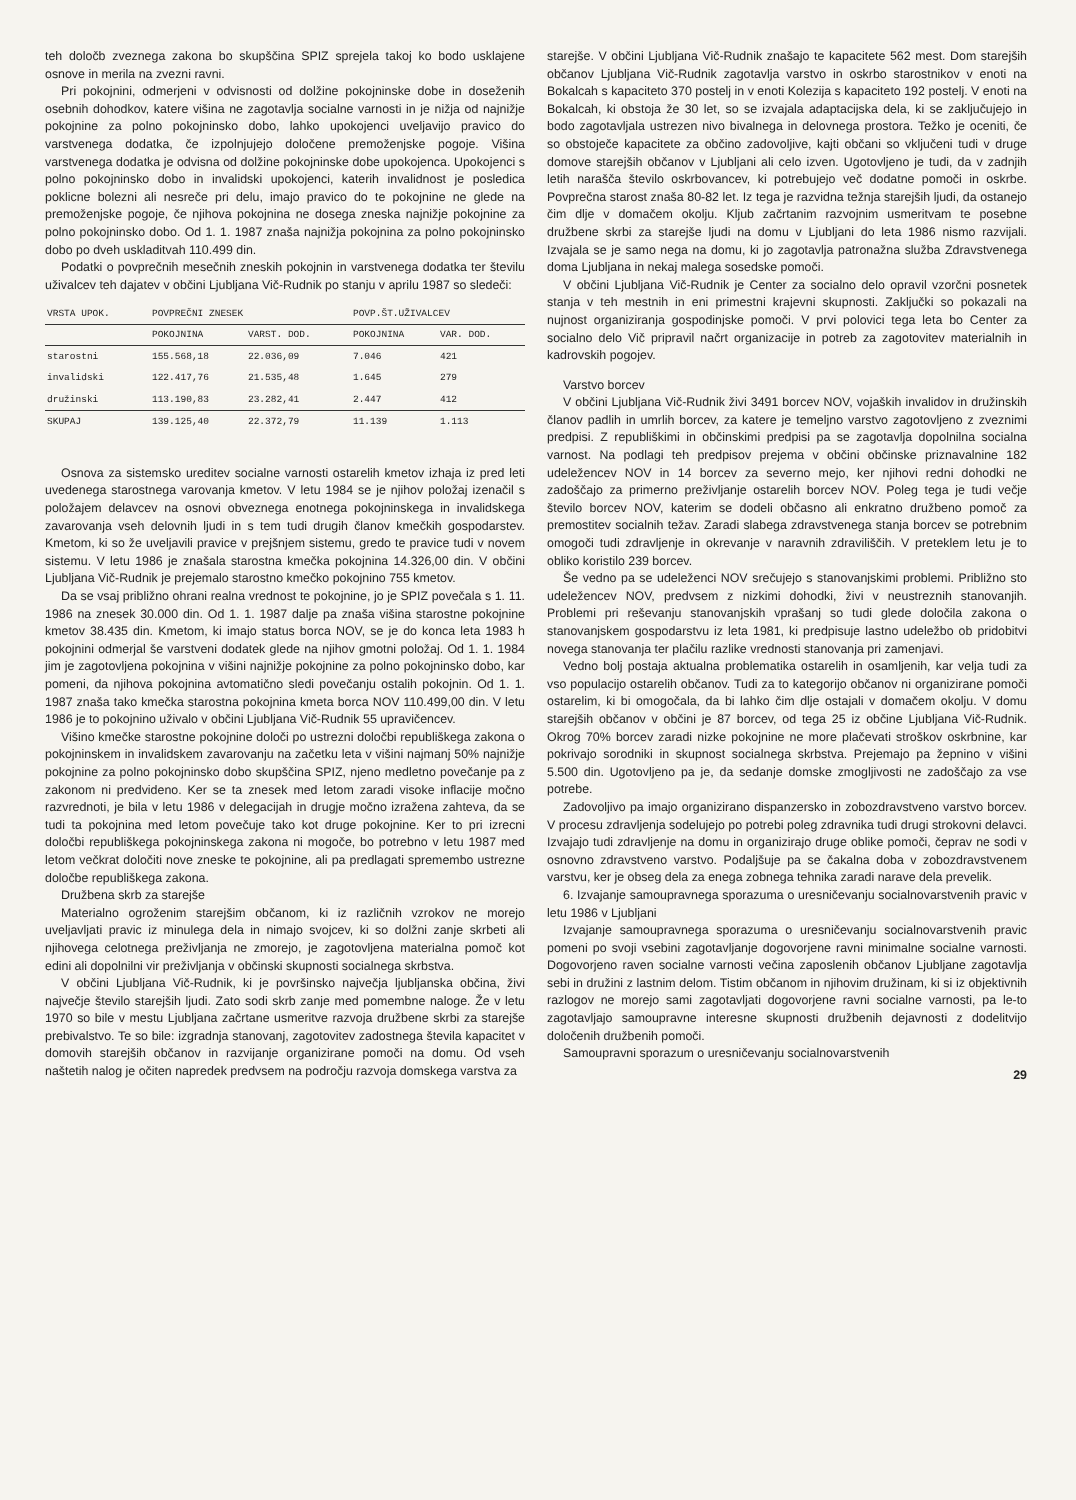teh določb zveznega zakona bo skupščina SPIZ sprejela takoj ko bodo usklajene osnove in merila na zvezni ravni.
Pri pokojnini, odmerjeni v odvisnosti od dolžine pokojninske dobe in doseženih osebnih dohodkov, katere višina ne zagotavlja socialne varnosti in je nižja od najnižje pokojnine za polno pokojninsko dobo, lahko upokojenci uveljavijo pravico do varstvenega dodatka, če izpolnjujejo določene premoženjske pogoje. Višina varstvenega dodatka je odvisna od dolžine pokojninske dobe upokojenca. Upokojenci s polno pokojninsko dobo in invalidski upokojenci, katerih invalidnost je posledica poklicne bolezni ali nesreče pri delu, imajo pravico do te pokojnine ne glede na premoženjske pogoje, če njihova pokojnina ne dosega zneska najnižje pokojnine za polno pokojninsko dobo. Od 1. 1. 1987 znaša najnižja pokojnina za polno pokojninsko dobo po dveh uskladitvah 110.499 din.
Podatki o povprečnih mesečnih zneskih pokojnin in varstvenega dodatka ter številu uživalcev teh dajatev v občini Ljubljana Vič-Rudnik po stanju v aprilu 1987 so sledeči:
| VRSTA UPOK. | POVPREČNI ZNESEK | | POVP.ŠT.UŽIVALCEV | |
| --- | --- | --- | --- | --- |
| | POKOJNINA | VARST. DOD. | POKOJNINA | VAR. DOD. |
| starostni | 155.568,18 | 22.036,09 | 7.046 | 421 |
| invalidski | 122.417,76 | 21.535,48 | 1.645 | 279 |
| družinski | 113.190,83 | 23.282,41 | 2.447 | 412 |
| SKUPAJ | 139.125,40 | 22.372,79 | 11.139 | 1.113 |
Osnova za sistemsko ureditev socialne varnosti ostarelih kmetov izhaja iz pred leti uvedenega starostnega varovanja kmetov. V letu 1984 se je njihov položaj izenačil s položajem delavcev na osnovi obveznega enotnega pokojninskega in invalidskega zavarovanja vseh delovnih ljudi in s tem tudi drugih članov kmečkih gospodarstev. Kmetom, ki so že uveljavili pravice v prejšnjem sistemu, gredo te pravice tudi v novem sistemu. V letu 1986 je znašala starostna kmečka pokojnina 14.326,00 din. V občini Ljubljana Vič-Rudnik je prejemalo starostno kmečko pokojnino 755 kmetov.
Da se vsaj približno ohrani realna vrednost te pokojnine, jo je SPIZ povečala s 1. 11. 1986 na znesek 30.000 din. Od 1. 1. 1987 dalje pa znaša višina starostne pokojnine kmetov 38.435 din. Kmetom, ki imajo status borca NOV, se je do konca leta 1983 h pokojnini odmerjal še varstveni dodatek glede na njihov gmotni položaj. Od 1. 1. 1984 jim je zagotovljena pokojnina v višini najnižje pokojnine za polno pokojninsko dobo, kar pomeni, da njihova pokojnina avtomatično sledi povečanju ostalih pokojnin. Od 1. 1. 1987 znaša tako kmečka starostna pokojnina kmeta borca NOV 110.499,00 din. V letu 1986 je to pokojnino uživalo v občini Ljubljana Vič-Rudnik 55 upravičencev.
Višino kmečke starostne pokojnine določi po ustrezni določbi republiškega zakona o pokojninskem in invalidskem zavarovanju na začetku leta v višini najmanj 50% najnižje pokojnine za polno pokojninsko dobo skupščina SPIZ, njeno medletno povečanje pa z zakonom ni predvideno. Ker se ta znesek med letom zaradi visoke inflacije močno razvrednoti, je bila v letu 1986 v delegacijah in drugje močno izražena zahteva, da se tudi ta pokojnina med letom povečuje tako kot druge pokojnine. Ker to pri izrecni določbi republiškega pokojninskega zakona ni mogoče, bo potrebno v letu 1987 med letom večkrat določiti nove zneske te pokojnine, ali pa predlagati spremembo ustrezne določbe republiškega zakona.
Družbena skrb za starejše
Materialno ogroženim starejšim občanom, ki iz različnih vzrokov ne morejo uveljavljati pravic iz minulega dela in nimajo svojcev, ki so dolžni zanje skrbeti ali njihovega celotnega preživljanja ne zmorejo, je zagotovljena materialna pomoč kot edini ali dopolnilni vir preživljanja v občinski skupnosti socialnega skrbstva.
V občini Ljubljana Vič-Rudnik, ki je površinsko največja ljubljanska občina, živi največje število starejših ljudi. Zato sodi skrb zanje med pomembne naloge. Že v letu 1970 so bile v mestu Ljubljana začrtane usmeritve razvoja družbene skrbi za starejše prebivalstvo. Te so bile: izgradnja stanovanj, zagotovitev zadostnega števila kapacitet v domovih starejših občanov in razvijanje organizirane pomoči na domu. Od vseh naštetih nalog je očiten napredek predvsem na področju razvoja domskega varstva za
starejše. V občini Ljubljana Vič-Rudnik znašajo te kapacitete 562 mest. Dom starejših občanov Ljubljana Vič-Rudnik zagotavlja varstvo in oskrbo starostnikov v enoti na Bokalcah s kapaciteto 370 postelj in v enoti Kolezija s kapaciteto 192 postelj. V enoti na Bokalcah, ki obstoja že 30 let, so se izvajala adaptacijska dela, ki se zaključujejo in bodo zagotavljala ustrezen nivo bivalnega in delovnega prostora. Težko je oceniti, če so obstoječe kapacitete za občino zadovoljive, kajti občani so vključeni tudi v druge domove starejših občanov v Ljubljani ali celo izven. Ugotovljeno je tudi, da v zadnjih letih narašča število oskrbovancev, ki potrebujejo več dodatne pomoči in oskrbe. Povprečna starost znaša 80-82 let. Iz tega je razvidna težnja starejših ljudi, da ostanejo čim dlje v domačem okolju. Kljub začrtanim razvojnim usmeritvam te posebne družbene skrbi za starejše ljudi na domu v Ljubljani do leta 1986 nismo razvijali. Izvajala se je samo nega na domu, ki jo zagotavlja patronažna služba Zdravstvenega doma Ljubljana in nekaj malega sosedske pomoči.
V občini Ljubljana Vič-Rudnik je Center za socialno delo opravil vzorčni posnetek stanja v teh mestnih in eni primestni krajevni skupnosti. Zaključki so pokazali na nujnost organiziranja gospodinjske pomoči. V prvi polovici tega leta bo Center za socialno delo Vič pripravil načrt organizacije in potreb za zagotovitev materialnih in kadrovskih pogojev.
Varstvo borcev
V občini Ljubljana Vič-Rudnik živi 3491 borcev NOV, vojaških invalidov in družinskih članov padlih in umrlih borcev, za katere je temeljno varstvo zagotovljeno z zveznimi predpisi. Z republiškimi in občinskimi predpisi pa se zagotavlja dopolnilna socialna varnost. Na podlagi teh predpisov prejema v občini občinske priznavalnine 182 udeležencev NOV in 14 borcev za severno mejo, ker njihovi redni dohodki ne zadoščajo za primerno preživljanje ostarelih borcev NOV. Poleg tega je tudi večje število borcev NOV, katerim se dodeli občasno ali enkratno družbeno pomoč za premostitev socialnih težav. Zaradi slabega zdravstvenega stanja borcev se potrebnim omogoči tudi zdravljenje in okrevanje v naravnih zdraviliščih. V preteklem letu je to obliko koristilo 239 borcev.
Še vedno pa se udeleženci NOV srečujejo s stanovanjskimi problemi. Približno sto udeležencev NOV, predvsem z nizkimi dohodki, živi v neustreznih stanovanjih. Problemi pri reševanju stanovanjskih vprašanj so tudi glede določila zakona o stanovanjskem gospodarstvu iz leta 1981, ki predpisuje lastno udeležbo ob pridobitvi novega stanovanja ter plačilu razlike vrednosti stanovanja pri zamenjavi.
Vedno bolj postaja aktualna problematika ostarelih in osamljenih, kar velja tudi za vso populacijo ostarelih občanov. Tudi za to kategorijo občanov ni organizirane pomoči ostarelim, ki bi omogočala, da bi lahko čim dlje ostajali v domačem okolju. V domu starejših občanov v občini je 87 borcev, od tega 25 iz občine Ljubljana Vič-Rudnik. Okrog 70% borcev zaradi nizke pokojnine ne more plačevati stroškov oskrbnine, kar pokrivajo sorodniki in skupnost socialnega skrbstva. Prejemajo pa žepnino v višini 5.500 din. Ugotovljeno pa je, da sedanje domske zmogljivosti ne zadoščajo za vse potrebe.
Zadovoljivo pa imajo organizirano dispanzersko in zobozdravstveno varstvo borcev. V procesu zdravljenja sodelujejo po potrebi poleg zdravnika tudi drugi strokovni delavci. Izvajajo tudi zdravljenje na domu in organizirajo druge oblike pomoči, čeprav ne sodi v osnovno zdravstveno varstvo. Podaljšuje pa se čakalna doba v zobozdravstvenem varstvu, ker je obseg dela za enega zobnega tehnika zaradi narave dela prevelik.
6. Izvajanje samoupravnega sporazuma o uresničevanju socialnovarstvenih pravic v letu 1986 v Ljubljani
Izvajanje samoupravnega sporazuma o uresničevanju socialnovarstvenih pravic pomeni po svoji vsebini zagotavljanje dogovorjene ravni minimalne socialne varnosti. Dogovorjeno raven socialne varnosti večina zaposlenih občanov Ljubljane zagotavlja sebi in družini z lastnim delom. Tistim občanom in njihovim družinam, ki si iz objektivnih razlogov ne morejo sami zagotavljati dogovorjene ravni socialne varnosti, pa le-to zagotavljajo samoupravne interesne skupnosti družbenih dejavnosti z dodelitvijo določenih družbenih pomoči.
Samoupravni sporazum o uresničevanju socialnovarstvenih
29